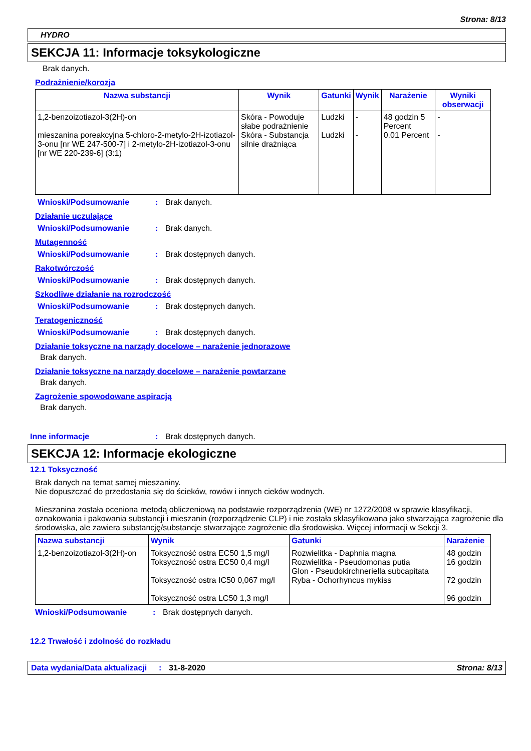Strona: 8/13
HYDRO
SEKCJA 11: Informacje toksykologiczne
Brak danych.
Podrażnienie/korozja
| Nazwa substancji | Wynik | Gatunki | Wynik | Narażenie | Wyniki obserwacji |
| --- | --- | --- | --- | --- | --- |
| 1,2-benzoizotiazol-3(2H)-on mieszanina poreakcyjna 5-chloro-2-metylo-2H-izotiazol-3-onu [nr WE 247-500-7] i 2-metylo-2H-izotiazol-3-onu [nr WE 220-239-6] (3:1) | Skóra - Powoduje słabe podrażnienie Skóra - Substancja silnie drażniąca | Ludzki Ludzki | - - | 48 godzin 5 Percent 0.01 Percent | - - |
Wnioski/Podsumowanie: Brak danych.
Działanie uczulające
Wnioski/Podsumowanie: Brak danych.
Mutagenność
Wnioski/Podsumowanie: Brak dostępnych danych.
Rakotwórczość
Wnioski/Podsumowanie: Brak dostępnych danych.
Szkodliwe działanie na rozrodczość
Wnioski/Podsumowanie: Brak dostępnych danych.
Teratogeniczność
Wnioski/Podsumowanie: Brak dostępnych danych.
Działanie toksyczne na narządy docelowe – narażenie jednorazowe
Brak danych.
Działanie toksyczne na narządy docelowe – narażenie powtarzane
Brak danych.
Zagrożenie spowodowane aspiracją
Brak danych.
Inne informacje: Brak dostępnych danych.
SEKCJA 12: Informacje ekologiczne
12.1 Toksyczność
Brak danych na temat samej mieszaniny.
Nie dopuszczać do przedostania się do ścieków, rowów i innych cieków wodnych.
Mieszanina została oceniona metodą obliczeniową na podstawie rozporządzenia (WE) nr 1272/2008 w sprawie klasyfikacji, oznakowania i pakowania substancji i mieszanin (rozporządzenie CLP) i nie została sklasyfikowana jako stwarzająca zagrożenie dla środowiska, ale zawiera substancję/substancje stwarzające zagrożenie dla środowiska. Więcej informacji w Sekcji 3.
| Nazwa substancji | Wynik | Gatunki | Narażenie |
| --- | --- | --- | --- |
| 1,2-benzoizotiazol-3(2H)-on | Toksyczność ostra EC50 1,5 mg/l Toksyczność ostra EC50 0,4 mg/l Toksyczność ostra IC50 0,067 mg/l Toksyczność ostra LC50 1,3 mg/l | Rozwielitka - Daphnia magna Rozwielitka - Pseudomonas putia Glon - Pseudokirchneriella subcapitata Ryba - Ochorhyncus mykiss | 48 godzin 16 godzin 72 godzin 96 godzin |
Wnioski/Podsumowanie: Brak dostępnych danych.
12.2 Trwałość i zdolność do rozkładu
Data wydania/Data aktualizacji: 31-8-2020 Strona: 8/13